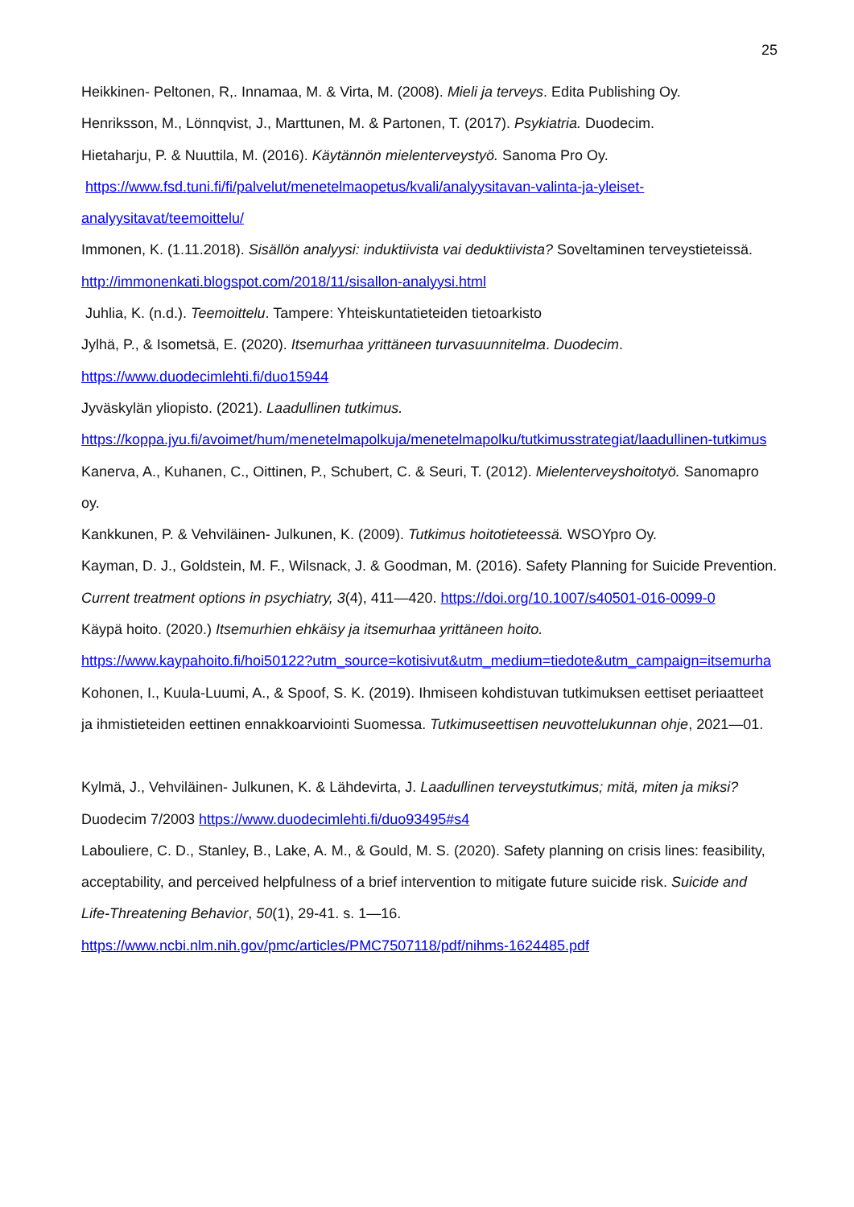25
Heikkinen- Peltonen, R,. Innamaa, M. & Virta, M. (2008). Mieli ja terveys. Edita Publishing Oy.
Henriksson, M., Lönnqvist, J., Marttunen, M. & Partonen, T. (2017). Psykiatria. Duodecim.
Hietaharju, P. & Nuuttila, M. (2016). Käytännön mielenterveystyö. Sanoma Pro Oy.
https://www.fsd.tuni.fi/fi/palvelut/menetelmaopetus/kvali/analyysitavan-valinta-ja-yleiset-analyysitavat/teemoittelu/
Immonen, K. (1.11.2018). Sisällön analyysi: induktiivista vai deduktiivista? Soveltaminen terveystieteissä. http://immonenkati.blogspot.com/2018/11/sisallon-analyysi.html
Juhlia, K. (n.d.). Teemoittelu. Tampere: Yhteiskuntatieteiden tietoarkisto
Jylhä, P., & Isometsä, E. (2020). Itsemurhaa yrittäneen turvasuunnitelma. Duodecim. https://www.duodecimlehti.fi/duo15944
Jyväskylän yliopisto. (2021). Laadullinen tutkimus. https://koppa.jyu.fi/avoimet/hum/menetelmapolkuja/menetelmapolku/tutkimusstrategiat/laadullinen-tutkimus
Kanerva, A., Kuhanen, C., Oittinen, P., Schubert, C. & Seuri, T. (2012). Mielenterveyshoitotyö. Sanomapro oy.
Kankkunen, P. & Vehviläinen- Julkunen, K. (2009). Tutkimus hoitotieteessä. WSOYpro Oy.
Kayman, D. J., Goldstein, M. F., Wilsnack, J. & Goodman, M. (2016). Safety Planning for Suicide Prevention. Current treatment options in psychiatry, 3(4), 411—420. https://doi.org/10.1007/s40501-016-0099-0
Käypä hoito. (2020.) Itsemurhien ehkäisy ja itsemurhaa yrittäneen hoito. https://www.kaypahoito.fi/hoi50122?utm_source=kotisivut&utm_medium=tiedote&utm_campaign=itsemurha
Kohonen, I., Kuula-Luumi, A., & Spoof, S. K. (2019). Ihmiseen kohdistuvan tutkimuksen eettiset periaatteet ja ihmistieteiden eettinen ennakkoarviointi Suomessa. Tutkimuseettisen neuvottelukunnan ohje, 2021—01.
Kylmä, J., Vehviläinen- Julkunen, K. & Lähdevirta, J. Laadullinen terveystutkimus; mitä, miten ja miksi? Duodecim 7/2003 https://www.duodecimlehti.fi/duo93495#s4
Labouliere, C. D., Stanley, B., Lake, A. M., & Gould, M. S. (2020). Safety planning on crisis lines: feasibility, acceptability, and perceived helpfulness of a brief intervention to mitigate future suicide risk. Suicide and Life-Threatening Behavior, 50(1), 29-41. s. 1—16. https://www.ncbi.nlm.nih.gov/pmc/articles/PMC7507118/pdf/nihms-1624485.pdf